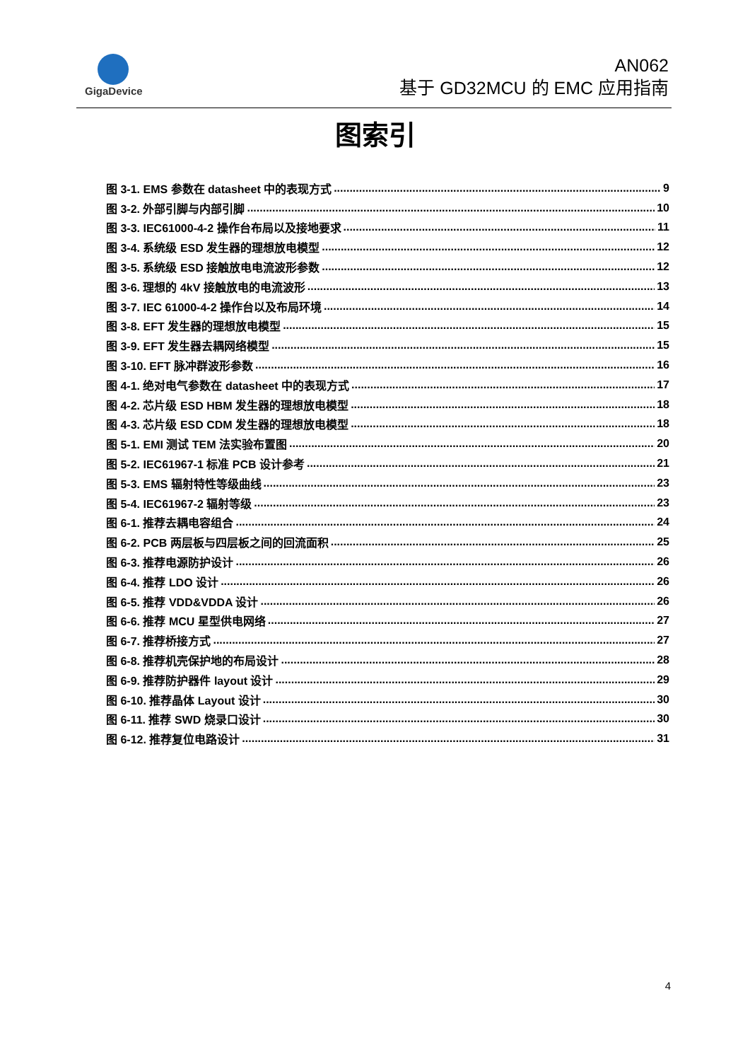GigaDevice
AN062
基于 GD32MCU 的 EMC 应用指南
图索引
图 3-1. EMS 参数在 datasheet 中的表现方式 9
图 3-2. 外部引脚与内部引脚 10
图 3-3. IEC61000-4-2 操作台布局以及接地要求 11
图 3-4. 系统级 ESD 发生器的理想放电模型 12
图 3-5. 系统级 ESD 接触放电电流波形参数 12
图 3-6. 理想的 4kV 接触放电的电流波形 13
图 3-7. IEC 61000-4-2 操作台以及布局环境 14
图 3-8. EFT 发生器的理想放电模型 15
图 3-9. EFT 发生器去耦网络模型 15
图 3-10. EFT 脉冲群波形参数 16
图 4-1. 绝对电气参数在 datasheet 中的表现方式 17
图 4-2. 芯片级 ESD HBM 发生器的理想放电模型 18
图 4-3. 芯片级 ESD CDM 发生器的理想放电模型 18
图 5-1. EMI 测试 TEM 法实验布置图 20
图 5-2. IEC61967-1 标准 PCB 设计参考 21
图 5-3. EMS 辐射特性等级曲线 23
图 5-4. IEC61967-2 辐射等级 23
图 6-1. 推荐去耦电容组合 24
图 6-2. PCB 两层板与四层板之间的回流面积 25
图 6-3. 推荐电源防护设计 26
图 6-4. 推荐 LDO 设计 26
图 6-5. 推荐 VDD&VDDA 设计 26
图 6-6. 推荐 MCU 星型供电网络 27
图 6-7. 推荐桥接方式 27
图 6-8. 推荐机壳保护地的布局设计 28
图 6-9. 推荐防护器件 layout 设计 29
图 6-10. 推荐晶体 Layout 设计 30
图 6-11. 推荐 SWD 烧录口设计 30
图 6-12. 推荐复位电路设计 31
4